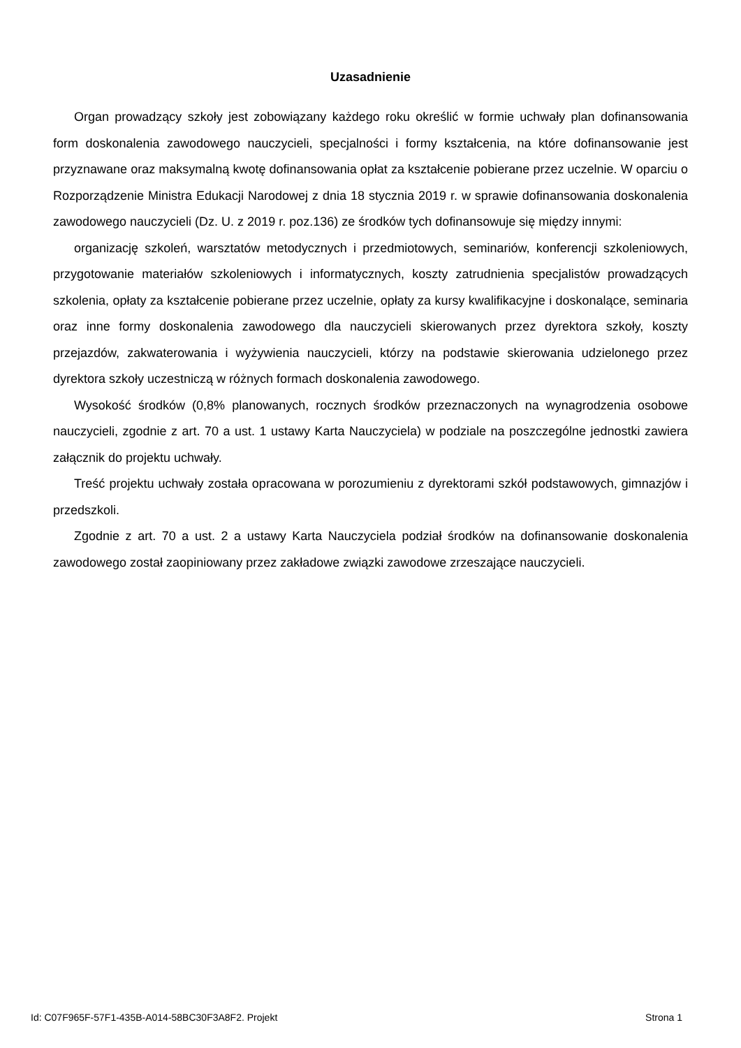Uzasadnienie
Organ prowadzący szkoły jest zobowiązany każdego roku określić w formie uchwały plan dofinansowania form doskonalenia zawodowego nauczycieli, specjalności i formy kształcenia, na które dofinansowanie jest przyznawane oraz maksymalną kwotę dofinansowania opłat za kształcenie pobierane przez uczelnie. W oparciu o Rozporządzenie Ministra Edukacji Narodowej z dnia 18 stycznia 2019 r. w sprawie dofinansowania doskonalenia zawodowego nauczycieli (Dz. U. z 2019 r. poz.136) ze środków tych dofinansowuje się między innymi:
organizację szkoleń, warsztatów metodycznych i przedmiotowych, seminariów, konferencji szkoleniowych, przygotowanie materiałów szkoleniowych i informatycznych, koszty zatrudnienia specjalistów prowadzących szkolenia, opłaty za kształcenie pobierane przez uczelnie, opłaty za kursy kwalifikacyjne i doskonalące, seminaria oraz inne formy doskonalenia zawodowego dla nauczycieli skierowanych przez dyrektora szkoły, koszty przejazdów, zakwaterowania i wyżywienia nauczycieli, którzy na podstawie skierowania udzielonego przez dyrektora szkoły uczestniczą w różnych formach doskonalenia zawodowego.
Wysokość środków (0,8% planowanych, rocznych środków przeznaczonych na wynagrodzenia osobowe nauczycieli, zgodnie z art. 70 a ust. 1 ustawy Karta Nauczyciela) w podziale na poszczególne jednostki zawiera załącznik do projektu uchwały.
Treść projektu uchwały została opracowana w porozumieniu z dyrektorami szkół podstawowych, gimnazjów i przedszkoli.
Zgodnie z art. 70 a ust. 2 a ustawy Karta Nauczyciela podział środków na dofinansowanie doskonalenia zawodowego został zaopiniowany przez zakładowe związki zawodowe zrzeszające nauczycieli.
Id: C07F965F-57F1-435B-A014-58BC30F3A8F2. Projekt Strona 1